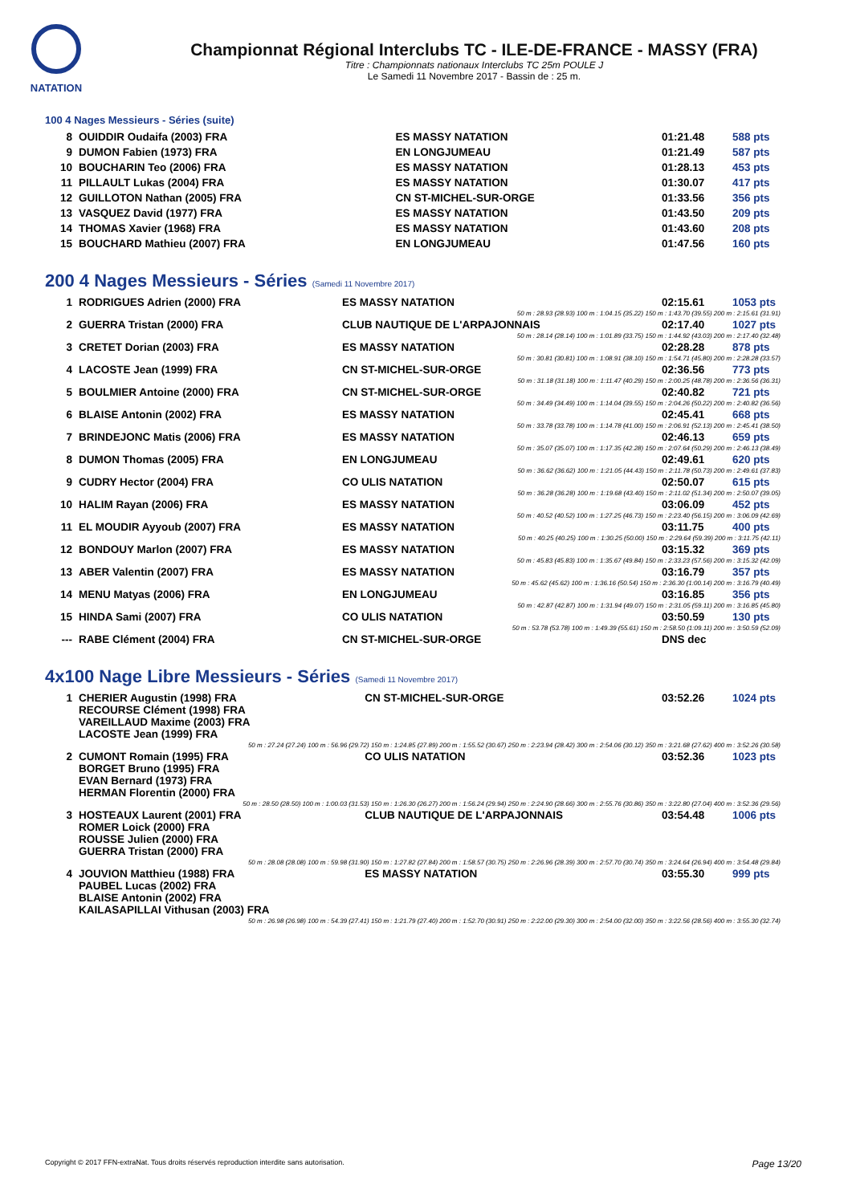NATATION
Championnat Régional Interclubs TC - ILE-DE-FRANCE - MASSY (FRA)
Titre : Championnats nationaux Interclubs TC 25m POULE J
Le Samedi 11 Novembre 2017 - Bassin de : 25 m.
100 4 Nages Messieurs - Séries (suite)
| 8 | OUIDDIR Oudaifa (2003) FRA | ES MASSY NATATION | 01:21.48 | 588 pts |
| 9 | DUMON Fabien (1973) FRA | EN LONGJUMEAU | 01:21.49 | 587 pts |
| 10 | BOUCHARIN Teo (2006) FRA | ES MASSY NATATION | 01:28.13 | 453 pts |
| 11 | PILLAULT Lukas (2004) FRA | ES MASSY NATATION | 01:30.07 | 417 pts |
| 12 | GUILLOTON Nathan (2005) FRA | CN ST-MICHEL-SUR-ORGE | 01:33.56 | 356 pts |
| 13 | VASQUEZ David (1977) FRA | ES MASSY NATATION | 01:43.50 | 209 pts |
| 14 | THOMAS Xavier (1968) FRA | ES MASSY NATATION | 01:43.60 | 208 pts |
| 15 | BOUCHARD Mathieu (2007) FRA | EN LONGJUMEAU | 01:47.56 | 160 pts |
200 4 Nages Messieurs - Séries (Samedi 11 Novembre 2017)
| 1 | RODRIGUES Adrien (2000) FRA | ES MASSY NATATION | 02:15.61 | 1053 pts |
| 50 m : 28.93 (28.93) 100 m : 1:04.15 (35.22) 150 m : 1:43.70 (39.55) 200 m : 2:15.61 (31.91) | | | | |
| 2 | GUERRA Tristan (2000) FRA | CLUB NAUTIQUE DE L'ARPAJONNAIS | 02:17.40 | 1027 pts |
| 50 m : 28.14 (28.14) 100 m : 1:01.89 (33.75) 150 m : 1:44.92 (43.03) 200 m : 2:17.40 (32.48) | | | | |
| 3 | CRETET Dorian (2003) FRA | ES MASSY NATATION | 02:28.28 | 878 pts |
| 50 m : 30.81 (30.81) 100 m : 1:08.91 (38.10) 150 m : 1:54.71 (45.80) 200 m : 2:28.28 (33.57) | | | | |
| 4 | LACOSTE Jean (1999) FRA | CN ST-MICHEL-SUR-ORGE | 02:36.56 | 773 pts |
| 50 m : 31.18 (31.18) 100 m : 1:11.47 (40.29) 150 m : 2:00.25 (48.78) 200 m : 2:36.56 (36.31) | | | | |
| 5 | BOULMIER Antoine (2000) FRA | CN ST-MICHEL-SUR-ORGE | 02:40.82 | 721 pts |
| 50 m : 34.49 (34.49) 100 m : 1:14.04 (39.55) 150 m : 2:04.26 (50.22) 200 m : 2:40.82 (36.56) | | | | |
| 6 | BLAISE Antonin (2002) FRA | ES MASSY NATATION | 02:45.41 | 668 pts |
| 50 m : 33.78 (33.78) 100 m : 1:14.78 (41.00) 150 m : 2:06.91 (52.13) 200 m : 2:45.41 (38.50) | | | | |
| 7 | BRINDEJONC Matis (2006) FRA | ES MASSY NATATION | 02:46.13 | 659 pts |
| 50 m : 35.07 (35.07) 100 m : 1:17.35 (42.28) 150 m : 2:07.64 (50.29) 200 m : 2:46.13 (38.49) | | | | |
| 8 | DUMON Thomas (2005) FRA | EN LONGJUMEAU | 02:49.61 | 620 pts |
| 50 m : 36.62 (36.62) 100 m : 1:21.05 (44.43) 150 m : 2:11.78 (50.73) 200 m : 2:49.61 (37.83) | | | | |
| 9 | CUDRY Hector (2004) FRA | CO ULIS NATATION | 02:50.07 | 615 pts |
| 50 m : 36.28 (36.28) 100 m : 1:19.68 (43.40) 150 m : 2:11.02 (51.34) 200 m : 2:50.07 (39.05) | | | | |
| 10 | HALIM Rayan (2006) FRA | ES MASSY NATATION | 03:06.09 | 452 pts |
| 50 m : 40.52 (40.52) 100 m : 1:27.25 (46.73) 150 m : 2:23.40 (56.15) 200 m : 3:06.09 (42.69) | | | | |
| 11 | EL MOUDIR Ayyoub (2007) FRA | ES MASSY NATATION | 03:11.75 | 400 pts |
| 50 m : 40.25 (40.25) 100 m : 1:30.25 (50.00) 150 m : 2:29.64 (59.39) 200 m : 3:11.75 (42.11) | | | | |
| 12 | BONDOUY Marlon (2007) FRA | ES MASSY NATATION | 03:15.32 | 369 pts |
| 50 m : 45.83 (45.83) 100 m : 1:35.67 (49.84) 150 m : 2:33.23 (57.56) 200 m : 3:15.32 (42.09) | | | | |
| 13 | ABER Valentin (2007) FRA | ES MASSY NATATION | 03:16.79 | 357 pts |
| 50 m : 45.62 (45.62) 100 m : 1:36.16 (50.54) 150 m : 2:36.30 (1:00.14) 200 m : 3:16.79 (40.49) | | | | |
| 14 | MENU Matyas (2006) FRA | EN LONGJUMEAU | 03:16.85 | 356 pts |
| 50 m : 42.87 (42.87) 100 m : 1:31.94 (49.07) 150 m : 2:31.05 (59.11) 200 m : 3:16.85 (45.80) | | | | |
| 15 | HINDA Sami (2007) FRA | CO ULIS NATATION | 03:50.59 | 130 pts |
| 50 m : 53.78 (53.78) 100 m : 1:49.39 (55.61) 150 m : 2:58.50 (1:09.11) 200 m : 3:50.59 (52.09) | | | | |
| --- | RABE Clément (2004) FRA | CN ST-MICHEL-SUR-ORGE | DNS dec | |
4x100 Nage Libre Messieurs - Séries (Samedi 11 Novembre 2017)
| 1 | CHERIER Augustin (1998) FRA RECOURSE Clément (1998) FRA VAREILLAUD Maxime (2003) FRA LACOSTE Jean (1999) FRA | CN ST-MICHEL-SUR-ORGE | 03:52.26 | 1024 pts |
| 50 m : 27.24 (27.24) 100 m : 56.96 (29.72) 150 m : 1:24.85 (27.89) 200 m : 1:55.52 (30.67) 250 m : 2:23.94 (28.42) 300 m : 2:54.06 (30.12) 350 m : 3:21.68 (27.62) 400 m : 3:52.26 (30.58) | | | | |
| 2 | CUMONT Romain (1995) FRA BORGET Bruno (1995) FRA EVAN Bernard (1973) FRA HERMAN Florentin (2000) FRA | CO ULIS NATATION | 03:52.36 | 1023 pts |
| 50 m : 28.50 (28.50) 100 m : 1:00.03 (31.53) 150 m : 1:26.30 (26.27) 200 m : 1:56.24 (29.94) 250 m : 2:24.90 (28.66) 300 m : 2:55.76 (30.86) 350 m : 3:22.80 (27.04) 400 m : 3:52.36 (29.56) | | | | |
| 3 | HOSTEAUX Laurent (2001) FRA ROMER Loick (2000) FRA ROUSSE Julien (2000) FRA GUERRA Tristan (2000) FRA | CLUB NAUTIQUE DE L'ARPAJONNAIS | 03:54.48 | 1006 pts |
| 50 m : 28.08 (28.08) 100 m : 59.98 (31.90) 150 m : 1:27.82 (27.84) 200 m : 1:58.57 (30.75) 250 m : 2:26.96 (28.39) 300 m : 2:57.70 (30.74) 350 m : 3:24.64 (26.94) 400 m : 3:54.48 (29.84) | | | | |
| 4 | JOUVION Matthieu (1988) FRA PAUBEL Lucas (2002) FRA BLAISE Antonin (2002) FRA KAILASAPILLAI Vithusan (2003) FRA | ES MASSY NATATION | 03:55.30 | 999 pts |
| 50 m : 26.98 (26.98) 100 m : 54.39 (27.41) 150 m : 1:21.79 (27.40) 200 m : 1:52.70 (30.91) 250 m : 2:22.00 (29.30) 300 m : 2:54.00 (32.00) 350 m : 3:22.56 (28.56) 400 m : 3:55.30 (32.74) | | | | |
Copyright © 2017 FFN-extraNat. Tous droits réservés reproduction interdite sans autorisation. Page 13/20